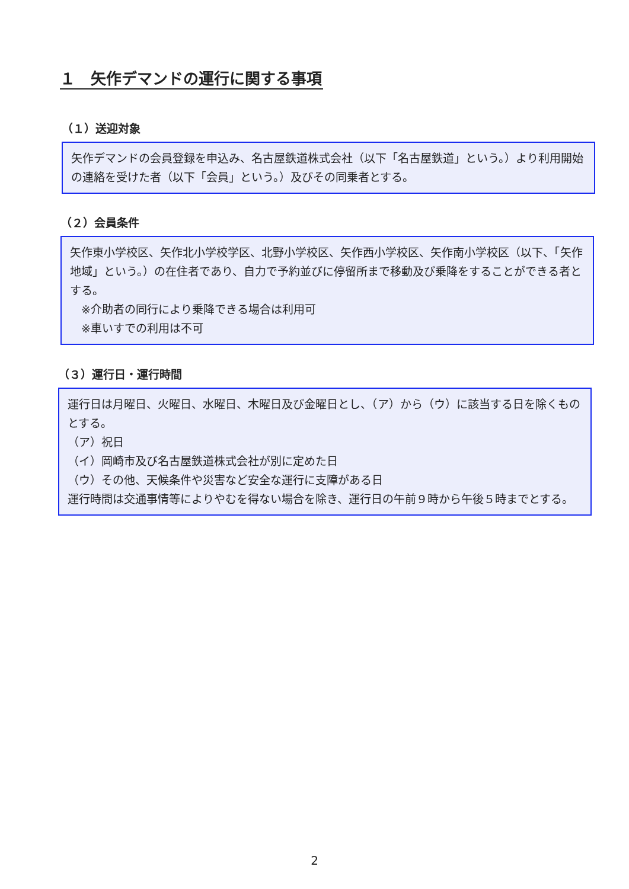１　矢作デマンドの運行に関する事項
（１）送迎対象
矢作デマンドの会員登録を申込み、名古屋鉄道株式会社（以下「名古屋鉄道」という。）より利用開始の連絡を受けた者（以下「会員」という。）及びその同乗者とする。
（２）会員条件
矢作東小学校区、矢作北小学校学区、北野小学校区、矢作西小学校区、矢作南小学校区（以下、「矢作地域」という。）の在住者であり、自力で予約並びに停留所まで移動及び乗降をすることができる者とする。
　※介助者の同行により乗降できる場合は利用可
　※車いすでの利用は不可
（３）運行日・運行時間
運行日は月曜日、火曜日、水曜日、木曜日及び金曜日とし、（ア）から（ウ）に該当する日を除くものとする。
（ア）祝日
（イ）岡崎市及び名古屋鉄道株式会社が別に定めた日
（ウ）その他、天候条件や災害など安全な運行に支障がある日
運行時間は交通事情等によりやむを得ない場合を除き、運行日の午前９時から午後５時までとする。
2